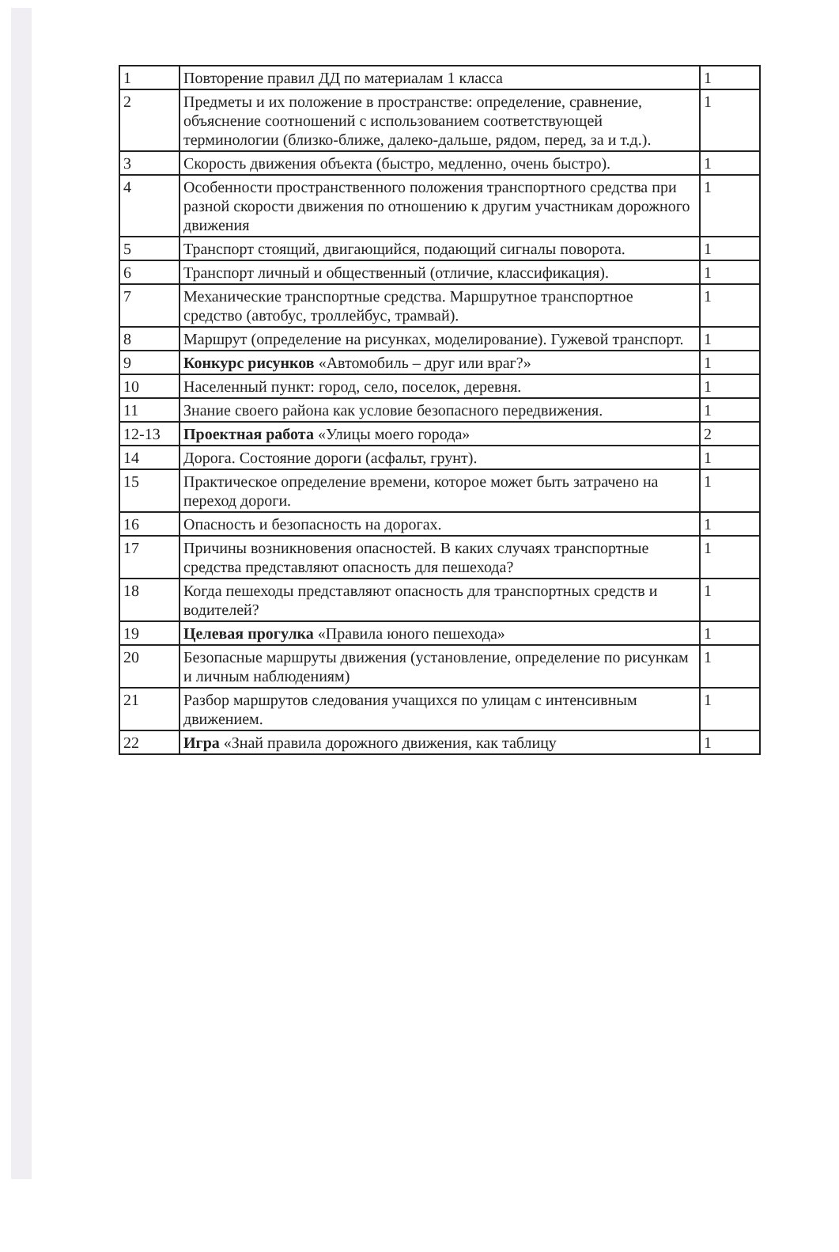| 1 | Повторение правил ДД по материалам 1 класса | 1 |
| 2 | Предметы и их положение в пространстве: определение, сравнение, объяснение соотношений с использованием соответствующей терминологии (близко-ближе, далеко-дальше, рядом, перед, за и т.д.). | 1 |
| 3 | Скорость движения объекта (быстро, медленно, очень быстро). | 1 |
| 4 | Особенности пространственного положения транспортного средства при разной скорости движения по отношению к другим участникам дорожного движения | 1 |
| 5 | Транспорт стоящий, двигающийся, подающий сигналы поворота. | 1 |
| 6 | Транспорт личный и общественный (отличие, классификация). | 1 |
| 7 | Механические транспортные средства. Маршрутное транспортное средство (автобус, троллейбус, трамвай). | 1 |
| 8 | Маршрут (определение на рисунках, моделирование). Гужевой транспорт. | 1 |
| 9 | Конкурс рисунков «Автомобиль – друг или враг?» | 1 |
| 10 | Населенный пункт: город, село, поселок, деревня. | 1 |
| 11 | Знание своего района как условие безопасного передвижения. | 1 |
| 12-13 | Проектная работа «Улицы моего города» | 2 |
| 14 | Дорога. Состояние дороги (асфальт, грунт). | 1 |
| 15 | Практическое определение времени, которое может быть затрачено на переход дороги. | 1 |
| 16 | Опасность и безопасность на дорогах. | 1 |
| 17 | Причины возникновения опасностей. В каких случаях транспортные средства представляют опасность для пешехода? | 1 |
| 18 | Когда пешеходы представляют опасность для транспортных средств и водителей? | 1 |
| 19 | Целевая прогулка «Правила юного пешехода» | 1 |
| 20 | Безопасные маршруты движения (установление, определение по рисункам и личным наблюдениям) | 1 |
| 21 | Разбор маршрутов следования учащихся по улицам с интенсивным движением. | 1 |
| 22 | Игра «Знай правила дорожного движения, как таблицу | 1 |